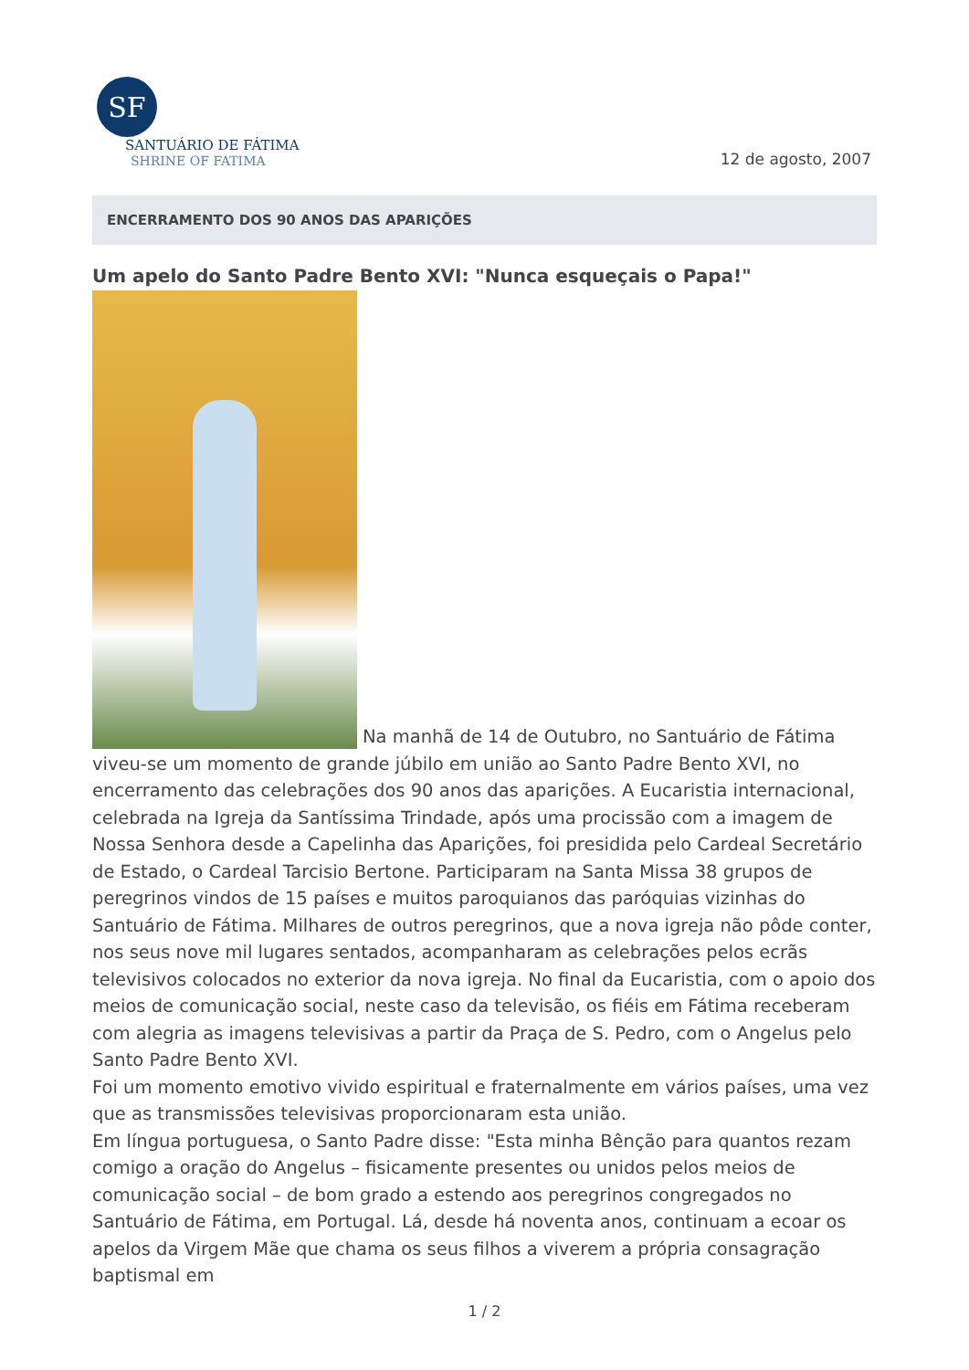SF
SANTUÁRIO DE FÁTIMA
SHRINE OF FATIMA
12 de agosto, 2007
ENCERRAMENTO DOS 90 ANOS DAS APARIÇÕES
Um apelo do Santo Padre Bento XVI: "Nunca esqueçais o Papa!"
Na manhã de 14 de Outubro, no Santuário de Fátima
viveu-se um momento de grande júbilo em união ao Santo Padre Bento XVI, no encerramento das celebrações dos 90 anos das aparições. A Eucaristia internacional, celebrada na Igreja da Santíssima Trindade, após uma procissão com a imagem de Nossa Senhora desde a Capelinha das Aparições, foi presidida pelo Cardeal Secretário de Estado, o Cardeal Tarcisio Bertone. Participaram na Santa Missa 38 grupos de peregrinos vindos de 15 países e muitos paroquianos das paróquias vizinhas do Santuário de Fátima. Milhares de outros peregrinos, que a nova igreja não pôde conter, nos seus nove mil lugares sentados, acompanharam as celebrações pelos ecrãs televisivos colocados no exterior da nova igreja. No final da Eucaristia, com o apoio dos meios de comunicação social, neste caso da televisão, os fiéis em Fátima receberam com alegria as imagens televisivas a partir da Praça de S. Pedro, com o Angelus pelo Santo Padre Bento XVI.
Foi um momento emotivo vivido espiritual e fraternalmente em vários países, uma vez que as transmissões televisivas proporcionaram esta união.
Em língua portuguesa, o Santo Padre disse: "Esta minha Bênção para quantos rezam comigo a oração do Angelus – fisicamente presentes ou unidos pelos meios de comunicação social – de bom grado a estendo aos peregrinos congregados no Santuário de Fátima, em Portugal. Lá, desde há noventa anos, continuam a ecoar os apelos da Virgem Mãe que chama os seus filhos a viverem a própria consagração baptismal em
1 / 2